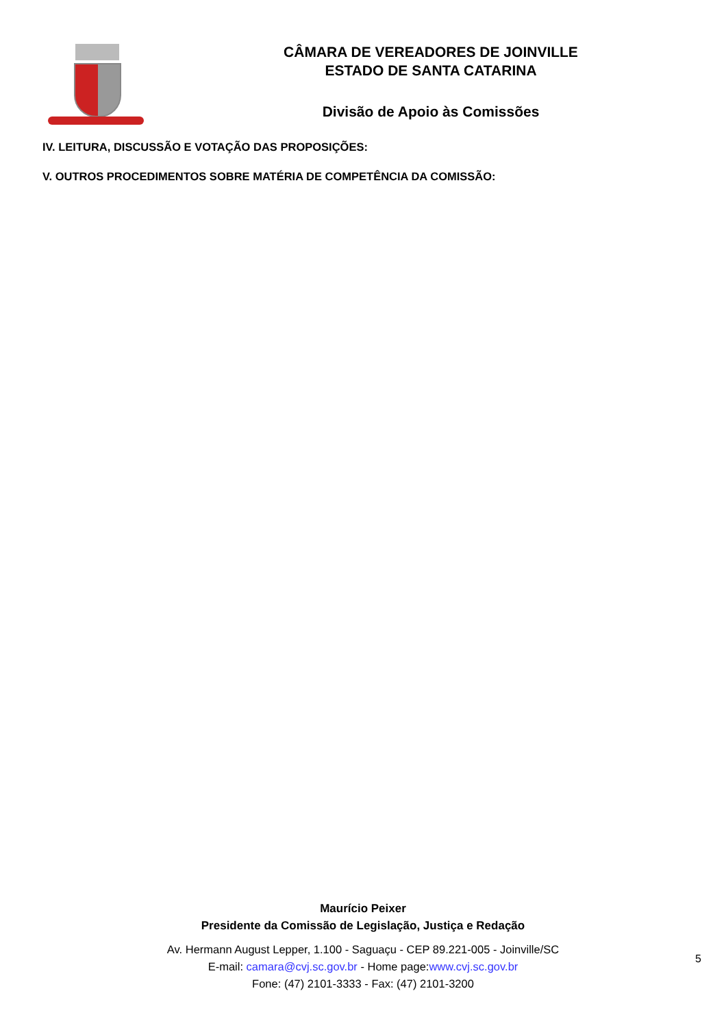CÂMARA DE VEREADORES DE JOINVILLE
ESTADO DE SANTA CATARINA
Divisão de Apoio às Comissões
IV. LEITURA, DISCUSSÃO E VOTAÇÃO DAS PROPOSIÇÕES:
V. OUTROS PROCEDIMENTOS SOBRE MATÉRIA DE COMPETÊNCIA DA COMISSÃO:
Maurício Peixer
Presidente da Comissão de Legislação, Justiça e Redação
Av. Hermann August Lepper, 1.100 - Saguaçu - CEP 89.221-005 - Joinville/SC
E-mail: camara@cvj.sc.gov.br - Home page:www.cvj.sc.gov.br
Fone: (47) 2101-3333 - Fax: (47) 2101-3200
5